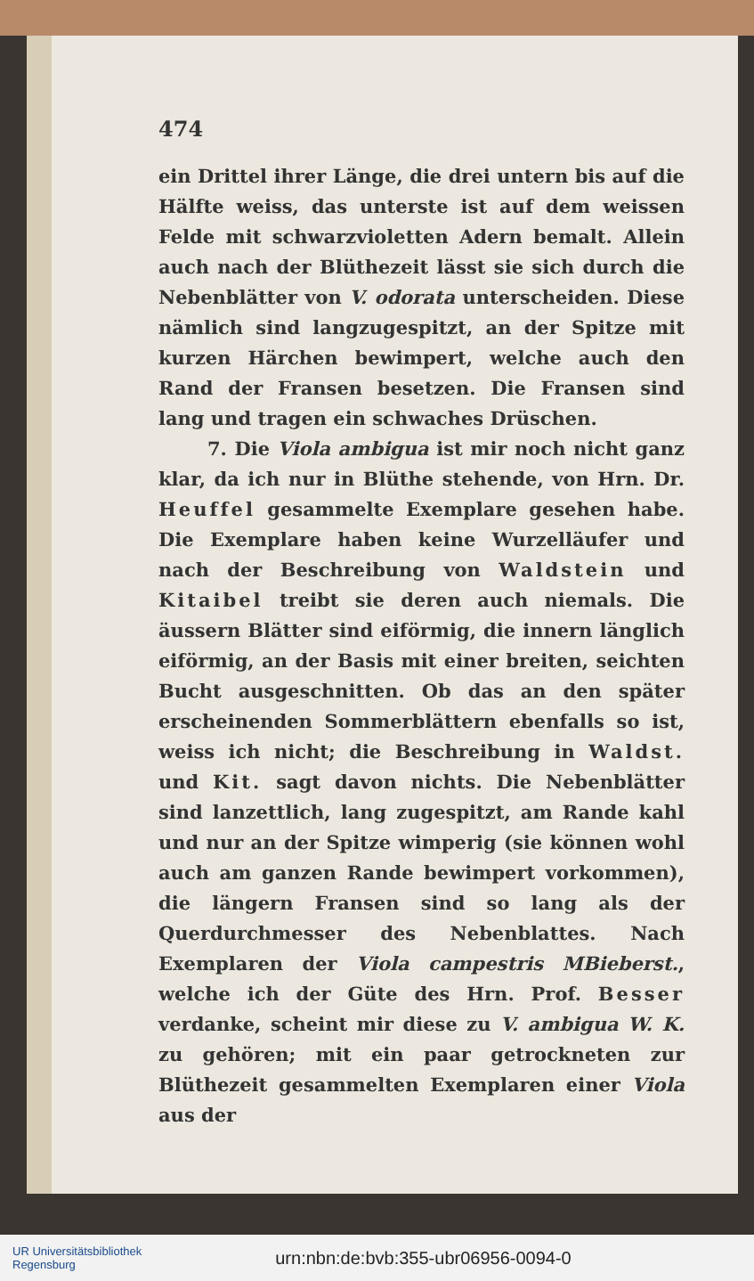474
ein Drittel ihrer Länge, die drei untern bis auf die Hälfte weiss, das unterste ist auf dem weissen Felde mit schwarzvioletten Adern bemalt. Allein auch nach der Blüthezeit lässt sie sich durch die Nebenblätter von V. odorata unterscheiden. Diese nämlich sind langzugespitzt, an der Spitze mit kurzen Härchen bewimpert, welche auch den Rand der Fransen besetzen. Die Fransen sind lang und tragen ein schwaches Drüschen.
7. Die Viola ambigua ist mir noch nicht ganz klar, da ich nur in Blüthe stehende, von Hrn. Dr. Heuffel gesammelte Exemplare gesehen habe. Die Exemplare haben keine Wurzelläufer und nach der Beschreibung von Waldstein und Kitaibel treibt sie deren auch niemals. Die äussern Blätter sind eiförmig, die innern länglich eiförmig, an der Basis mit einer breiten, seichten Bucht ausgeschnitten. Ob das an den später erscheinenden Sommerblättern ebenfalls so ist, weiss ich nicht; die Beschreibung in Waldst. und Kit. sagt davon nichts. Die Nebenblätter sind lanzettlich, lang zugespitzt, am Rande kahl und nur an der Spitze wimperig (sie können wohl auch am ganzen Rande bewimpert vorkommen), die längern Fransen sind so lang als der Querdurchmesser des Nebenblattes. Nach Exemplaren der Viola campestris MBieberst., welche ich der Güte des Hrn. Prof. Besser verdanke, scheint mir diese zu V. ambigua W. K. zu gehören; mit ein paar getrockneten zur Blüthezeit gesammelten Exemplaren einer Viola aus der
UR Universitätsbibliothek
Regensburg
urn:nbn:de:bvb:355-ubr06956-0094-0